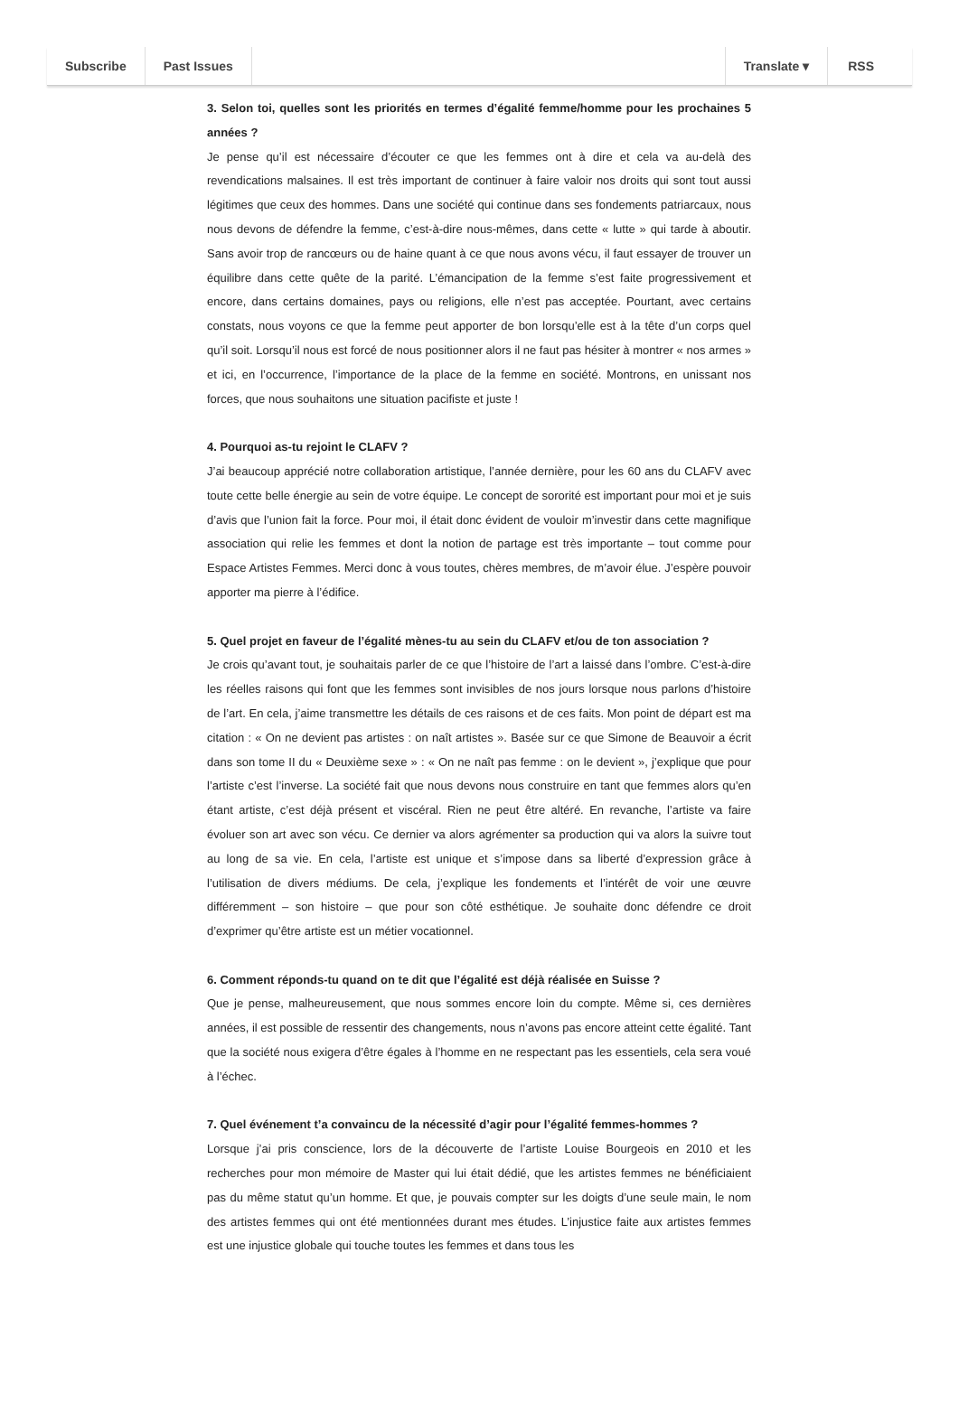Subscribe Past Issues Translate ▾ RSS
3. Selon toi, quelles sont les priorités en termes d’égalité femme/homme pour les prochaines 5 années ?
Je pense qu’il est nécessaire d’écouter ce que les femmes ont à dire et cela va au-delà des revendications malsaines. Il est très important de continuer à faire valoir nos droits qui sont tout aussi légitimes que ceux des hommes. Dans une société qui continue dans ses fondements patriarcaux, nous nous devons de défendre la femme, c’est-à-dire nous-mêmes, dans cette « lutte » qui tarde à aboutir. Sans avoir trop de rancœurs ou de haine quant à ce que nous avons vécu, il faut essayer de trouver un équilibre dans cette quête de la parité. L’émancipation de la femme s’est faite progressivement et encore, dans certains domaines, pays ou religions, elle n’est pas acceptée. Pourtant, avec certains constats, nous voyons ce que la femme peut apporter de bon lorsqu’elle est à la tête d’un corps quel qu’il soit. Lorsqu’il nous est forcé de nous positionner alors il ne faut pas hésiter à montrer « nos armes » et ici, en l’occurrence, l’importance de la place de la femme en société. Montrons, en unissant nos forces, que nous souhaitons une situation pacifiste et juste !
4. Pourquoi as-tu rejoint le CLAFV ?
J’ai beaucoup apprécié notre collaboration artistique, l’année dernière, pour les 60 ans du CLAFV avec toute cette belle énergie au sein de votre équipe. Le concept de sororité est important pour moi et je suis d’avis que l’union fait la force. Pour moi, il était donc évident de vouloir m’investir dans cette magnifique association qui relie les femmes et dont la notion de partage est très importante – tout comme pour Espace Artistes Femmes. Merci donc à vous toutes, chères membres, de m’avoir élue. J’espère pouvoir apporter ma pierre à l’édifice.
5. Quel projet en faveur de l’égalité mènes-tu au sein du CLAFV et/ou de ton association ?
Je crois qu’avant tout, je souhaitais parler de ce que l’histoire de l’art a laissé dans l’ombre. C’est-à-dire les réelles raisons qui font que les femmes sont invisibles de nos jours lorsque nous parlons d’histoire de l’art. En cela, j’aime transmettre les détails de ces raisons et de ces faits. Mon point de départ est ma citation : « On ne devient pas artistes : on naît artistes ». Basée sur ce que Simone de Beauvoir a écrit dans son tome II du « Deuxième sexe » : « On ne naît pas femme : on le devient », j’explique que pour l’artiste c’est l’inverse. La société fait que nous devons nous construire en tant que femmes alors qu’en étant artiste, c’est déjà présent et viscéral. Rien ne peut être altéré. En revanche, l’artiste va faire évoluer son art avec son vécu. Ce dernier va alors agrémenter sa production qui va alors la suivre tout au long de sa vie. En cela, l’artiste est unique et s’impose dans sa liberté d’expression grâce à l’utilisation de divers médiums. De cela, j’explique les fondements et l’intérêt de voir une œuvre différemment – son histoire – que pour son côté esthétique. Je souhaite donc défendre ce droit d’exprimer qu’être artiste est un métier vocationnel.
6. Comment réponds-tu quand on te dit que l’égalité est déjà réalisée en Suisse ?
Que je pense, malheureusement, que nous sommes encore loin du compte. Même si, ces dernières années, il est possible de ressentir des changements, nous n’avons pas encore atteint cette égalité. Tant que la société nous exigera d’être égales à l’homme en ne respectant pas les essentiels, cela sera voué à l’échec.
7. Quel événement t’a convaincu de la nécessité d’agir pour l’égalité femmes-hommes ?
Lorsque j’ai pris conscience, lors de la découverte de l’artiste Louise Bourgeois en 2010 et les recherches pour mon mémoire de Master qui lui était dédié, que les artistes femmes ne bénéficiaient pas du même statut qu’un homme. Et que, je pouvais compter sur les doigts d’une seule main, le nom des artistes femmes qui ont été mentionnées durant mes études. L’injustice faite aux artistes femmes est une injustice globale qui touche toutes les femmes et dans tous les